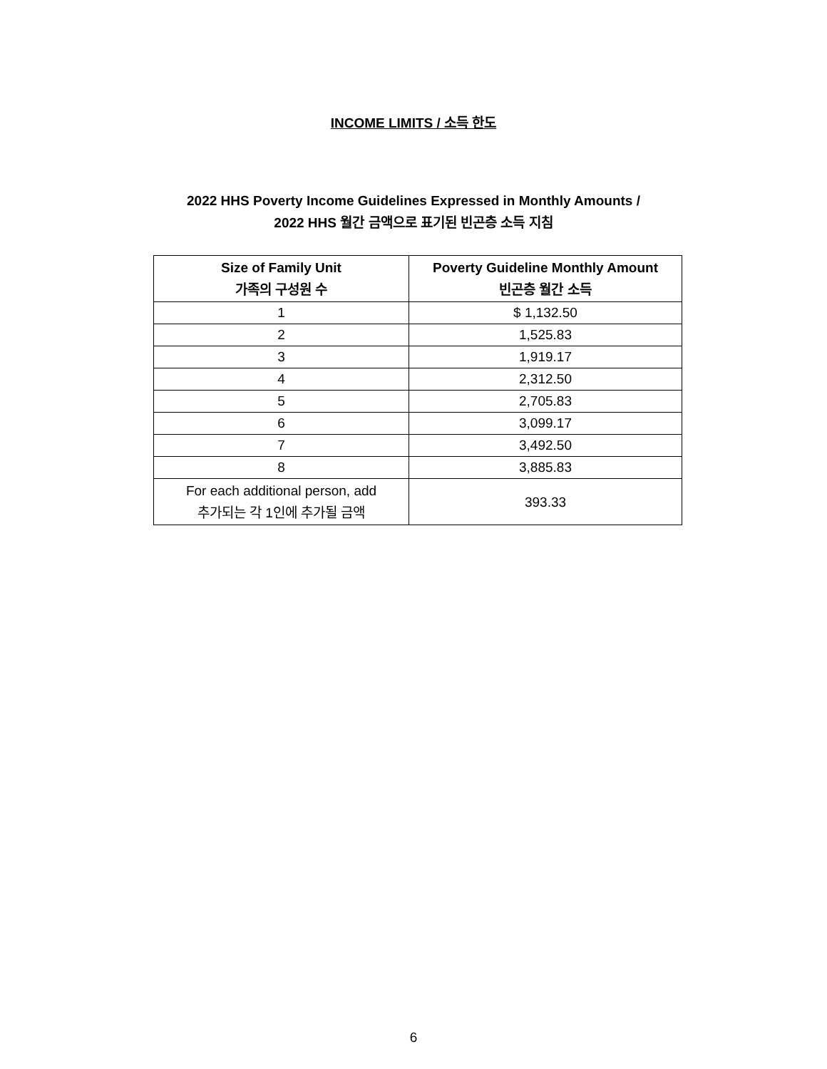INCOME LIMITS / 소득 한도
2022 HHS Poverty Income Guidelines Expressed in Monthly Amounts /
2022 HHS 월간 금액으로 표기된 빈곤층 소득 지침
| Size of Family Unit 가족의 구성원 수 | Poverty Guideline Monthly Amount 빈곤층 월간 소득 |
| --- | --- |
| 1 | $ 1,132.50 |
| 2 | 1,525.83 |
| 3 | 1,919.17 |
| 4 | 2,312.50 |
| 5 | 2,705.83 |
| 6 | 3,099.17 |
| 7 | 3,492.50 |
| 8 | 3,885.83 |
| For each additional person, add 추가되는 각 1인에 추가될 금액 | 393.33 |
6